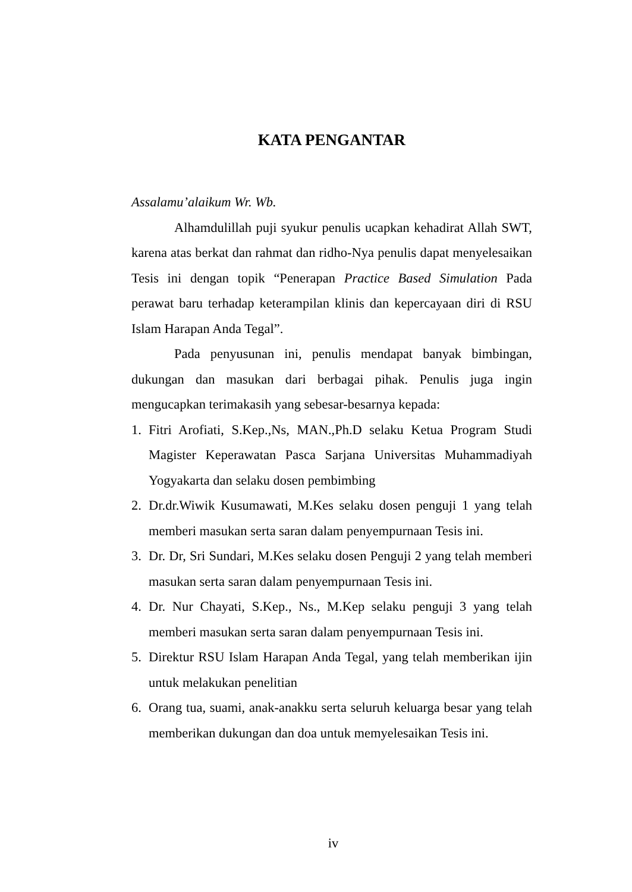KATA PENGANTAR
Assalamu’alaikum Wr. Wb.
Alhamdulillah puji syukur penulis ucapkan kehadirat Allah SWT, karena atas berkat dan rahmat dan ridho-Nya penulis dapat menyelesaikan Tesis ini dengan topik “Penerapan Practice Based Simulation Pada perawat baru terhadap keterampilan klinis dan kepercayaan diri di RSU Islam Harapan Anda Tegal”.
Pada penyusunan ini, penulis mendapat banyak bimbingan, dukungan dan masukan dari berbagai pihak. Penulis juga ingin mengucapkan terimakasih yang sebesar-besarnya kepada:
1. Fitri Arofiati, S.Kep.,Ns, MAN.,Ph.D selaku Ketua Program Studi Magister Keperawatan Pasca Sarjana Universitas Muhammadiyah Yogyakarta dan selaku dosen pembimbing
2. Dr.dr.Wiwik Kusumawati, M.Kes selaku dosen penguji 1 yang telah memberi masukan serta saran dalam penyempurnaan Tesis ini.
3. Dr. Dr, Sri Sundari, M.Kes selaku dosen Penguji 2 yang telah memberi masukan serta saran dalam penyempurnaan Tesis ini.
4. Dr. Nur Chayati, S.Kep., Ns., M.Kep selaku penguji 3 yang telah memberi masukan serta saran dalam penyempurnaan Tesis ini.
5. Direktur RSU Islam Harapan Anda Tegal, yang telah memberikan ijin untuk melakukan penelitian
6. Orang tua, suami, anak-anakku serta seluruh keluarga besar yang telah memberikan dukungan dan doa untuk memyelesaikan Tesis ini.
iv